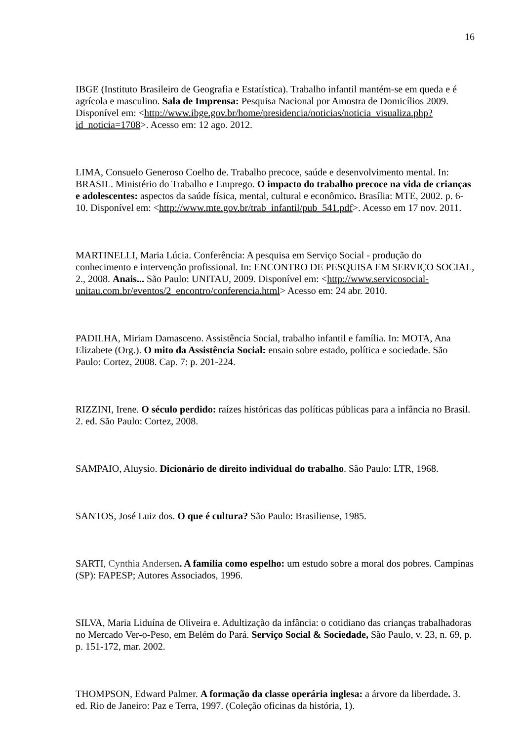16
IBGE (Instituto Brasileiro de Geografia e Estatística). Trabalho infantil mantém-se em queda e é agrícola e masculino. Sala de Imprensa: Pesquisa Nacional por Amostra de Domicílios 2009. Disponível em: <http://www.ibge.gov.br/home/presidencia/noticias/noticia_visualiza.php?id_noticia=1708>. Acesso em: 12 ago. 2012.
LIMA, Consuelo Generoso Coelho de. Trabalho precoce, saúde e desenvolvimento mental. In: BRASIL. Ministério do Trabalho e Emprego. O impacto do trabalho precoce na vida de crianças e adolescentes: aspectos da saúde física, mental, cultural e econômico. Brasília: MTE, 2002. p. 6-10. Disponível em: <http://www.mte.gov.br/trab_infantil/pub_541.pdf>. Acesso em 17 nov. 2011.
MARTINELLI, Maria Lúcia. Conferência: A pesquisa em Serviço Social - produção do conhecimento e intervenção profissional. In: ENCONTRO DE PESQUISA EM SERVIÇO SOCIAL, 2., 2008. Anais... São Paulo: UNITAU, 2009. Disponível em: <http://www.servicosocial-unitau.com.br/eventos/2_encontro/conferencia.html> Acesso em: 24 abr. 2010.
PADILHA, Miriam Damasceno. Assistência Social, trabalho infantil e família. In: MOTA, Ana Elizabete (Org.). O mito da Assistência Social: ensaio sobre estado, política e sociedade. São Paulo: Cortez, 2008. Cap. 7: p. 201-224.
RIZZINI, Irene. O século perdido: raízes históricas das políticas públicas para a infância no Brasil. 2. ed. São Paulo: Cortez, 2008.
SAMPAIO, Aluysio. Dicionário de direito individual do trabalho. São Paulo: LTR, 1968.
SANTOS, José Luiz dos. O que é cultura? São Paulo: Brasiliense, 1985.
SARTI, Cynthia Andersen. A família como espelho: um estudo sobre a moral dos pobres. Campinas (SP): FAPESP; Autores Associados, 1996.
SILVA, Maria Liduína de Oliveira e. Adultização da infância: o cotidiano das crianças trabalhadoras no Mercado Ver-o-Peso, em Belém do Pará. Serviço Social & Sociedade, São Paulo, v. 23, n. 69, p. p. 151-172, mar. 2002.
THOMPSON, Edward Palmer. A formação da classe operária inglesa: a árvore da liberdade. 3. ed. Rio de Janeiro: Paz e Terra, 1997. (Coleção oficinas da história, 1).